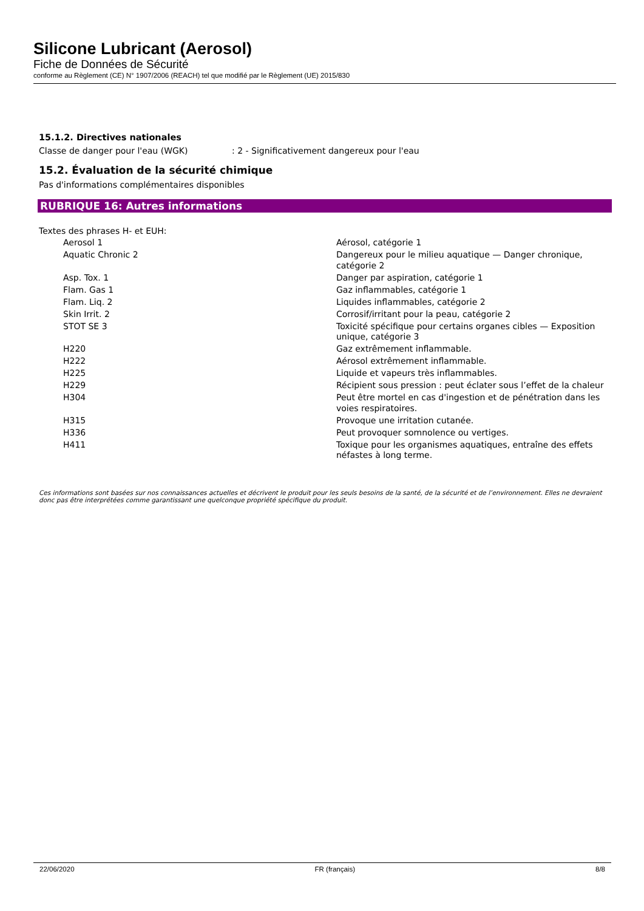Silicone Lubricant (Aerosol)
Fiche de Données de Sécurité
conforme au Règlement (CE) N° 1907/2006 (REACH) tel que modifié par le Règlement (UE) 2015/830
15.1.2. Directives nationales
Classe de danger pour l'eau (WGK): 2 - Significativement dangereux pour l'eau
15.2. Évaluation de la sécurité chimique
Pas d'informations complémentaires disponibles
RUBRIQUE 16: Autres informations
Textes des phrases H- et EUH:
| Aerosol 1 | Aérosol, catégorie 1 |
| Aquatic Chronic 2 | Dangereux pour le milieu aquatique — Danger chronique, catégorie 2 |
| Asp. Tox. 1 | Danger par aspiration, catégorie 1 |
| Flam. Gas 1 | Gaz inflammables, catégorie 1 |
| Flam. Liq. 2 | Liquides inflammables, catégorie 2 |
| Skin Irrit. 2 | Corrosif/irritant pour la peau, catégorie 2 |
| STOT SE 3 | Toxicité spécifique pour certains organes cibles — Exposition unique, catégorie 3 |
| H220 | Gaz extrêmement inflammable. |
| H222 | Aérosol extrêmement inflammable. |
| H225 | Liquide et vapeurs très inflammables. |
| H229 | Récipient sous pression : peut éclater sous l’effet de la chaleur |
| H304 | Peut être mortel en cas d'ingestion et de pénétration dans les voies respiratoires. |
| H315 | Provoque une irritation cutanée. |
| H336 | Peut provoquer somnolence ou vertiges. |
| H411 | Toxique pour les organismes aquatiques, entraîne des effets néfastes à long terme. |
Ces informations sont basées sur nos connaissances actuelles et décrivent le produit pour les seuls besoins de la santé, de la sécurité et de l’environnement. Elles ne devraient donc pas être interprétées comme garantissant une quelconque propriété spécifique du produit.
22/06/2020 FR (français) 8/8